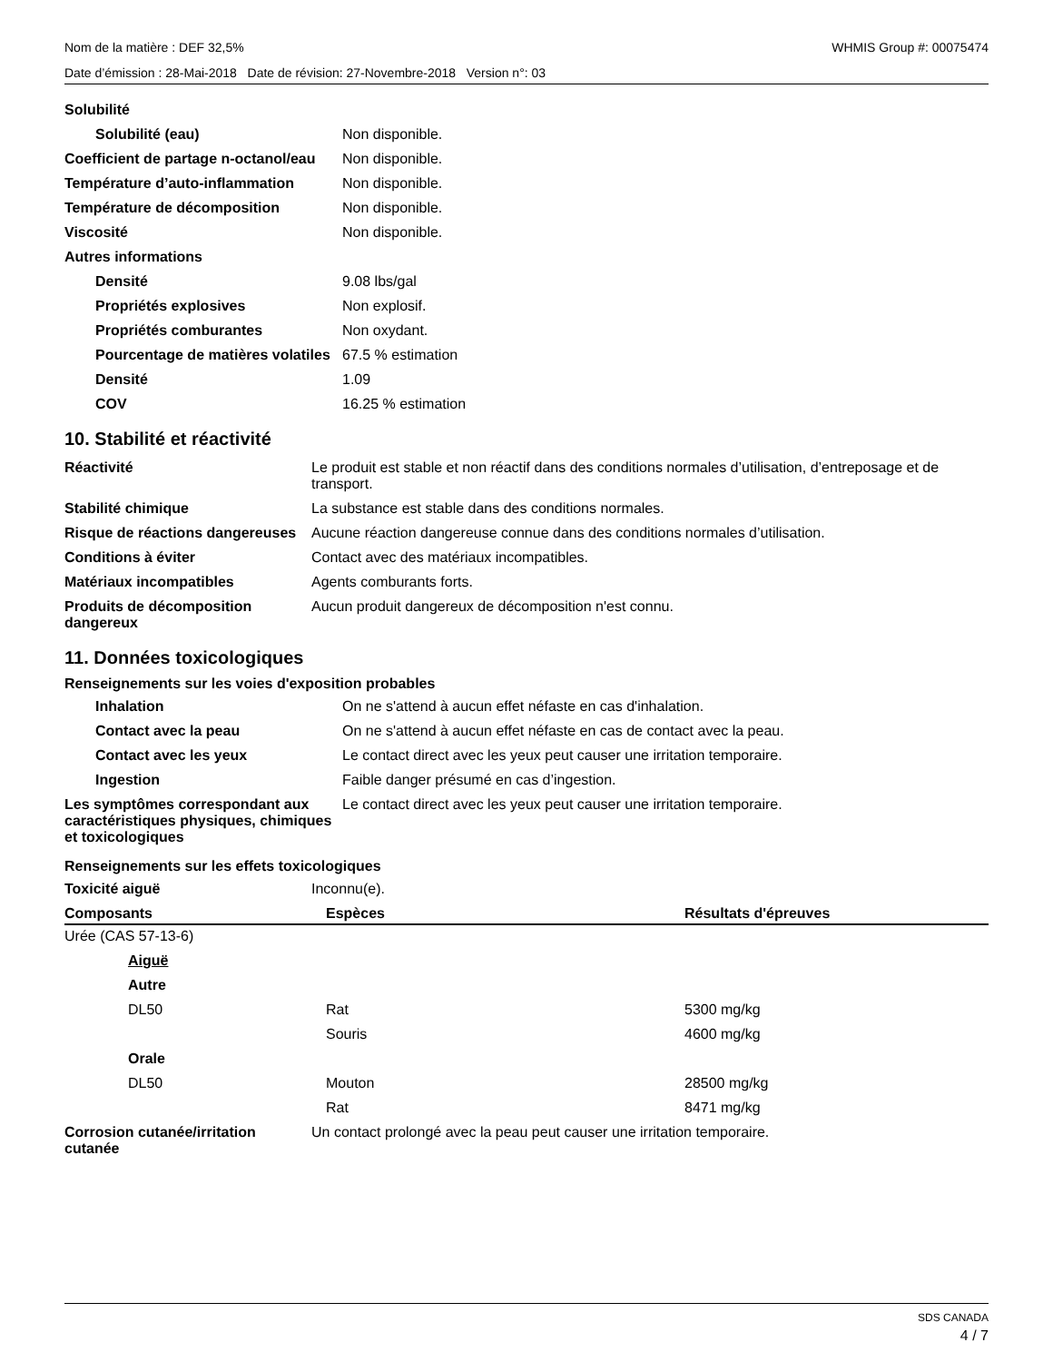Nom de la matière : DEF 32,5% WHMIS Group #: 00075474
Date d’émission : 28-Mai-2018 Date de révision: 27-Novembre-2018 Version n°: 03
| Solubilité | |
| Solubilité (eau) | Non disponible. |
| Coefficient de partage n-octanol/eau | Non disponible. |
| Température d’auto-inflammation | Non disponible. |
| Température de décomposition | Non disponible. |
| Viscosité | Non disponible. |
| Autres informations | |
| Densité | 9.08 lbs/gal |
| Propriétés explosives | Non explosif. |
| Propriétés comburantes | Non oxydant. |
| Pourcentage de matières volatiles | 67.5 % estimation |
| Densité | 1.09 |
| COV | 16.25 % estimation |
10. Stabilité et réactivité
| Réactivité | Le produit est stable et non réactif dans des conditions normales d’utilisation, d’entreposage et de transport. |
| Stabilité chimique | La substance est stable dans des conditions normales. |
| Risque de réactions dangereuses | Aucune réaction dangereuse connue dans des conditions normales d’utilisation. |
| Conditions à éviter | Contact avec des matériaux incompatibles. |
| Matériaux incompatibles | Agents comburants forts. |
| Produits de décomposition dangereux | Aucun produit dangereux de décomposition n'est connu. |
11. Données toxicologiques
Renseignements sur les voies d'exposition probables
| Inhalation | On ne s'attend à aucun effet néfaste en cas d'inhalation. |
| Contact avec la peau | On ne s'attend à aucun effet néfaste en cas de contact avec la peau. |
| Contact avec les yeux | Le contact direct avec les yeux peut causer une irritation temporaire. |
| Ingestion | Faible danger présumé en cas d’ingestion. |
| Les symptômes correspondant aux caractéristiques physiques, chimiques et toxicologiques | Le contact direct avec les yeux peut causer une irritation temporaire. |
Renseignements sur les effets toxicologiques
| Toxicité aiguë | Inconnu(e). |
| Composants | Espèces | Résultats d'épreuves |
| --- | --- | --- |
| Urée (CAS 57-13-6) | | |
| Aiguë | | |
| Autre | | |
| DL50 | Rat | 5300 mg/kg |
| | Souris | 4600 mg/kg |
| Orale | | |
| DL50 | Mouton | 28500 mg/kg |
| | Rat | 8471 mg/kg |
| Corrosion cutanée/irritation cutanée | Un contact prolongé avec la peau peut causer une irritation temporaire. |
SDS CANADA
4 / 7